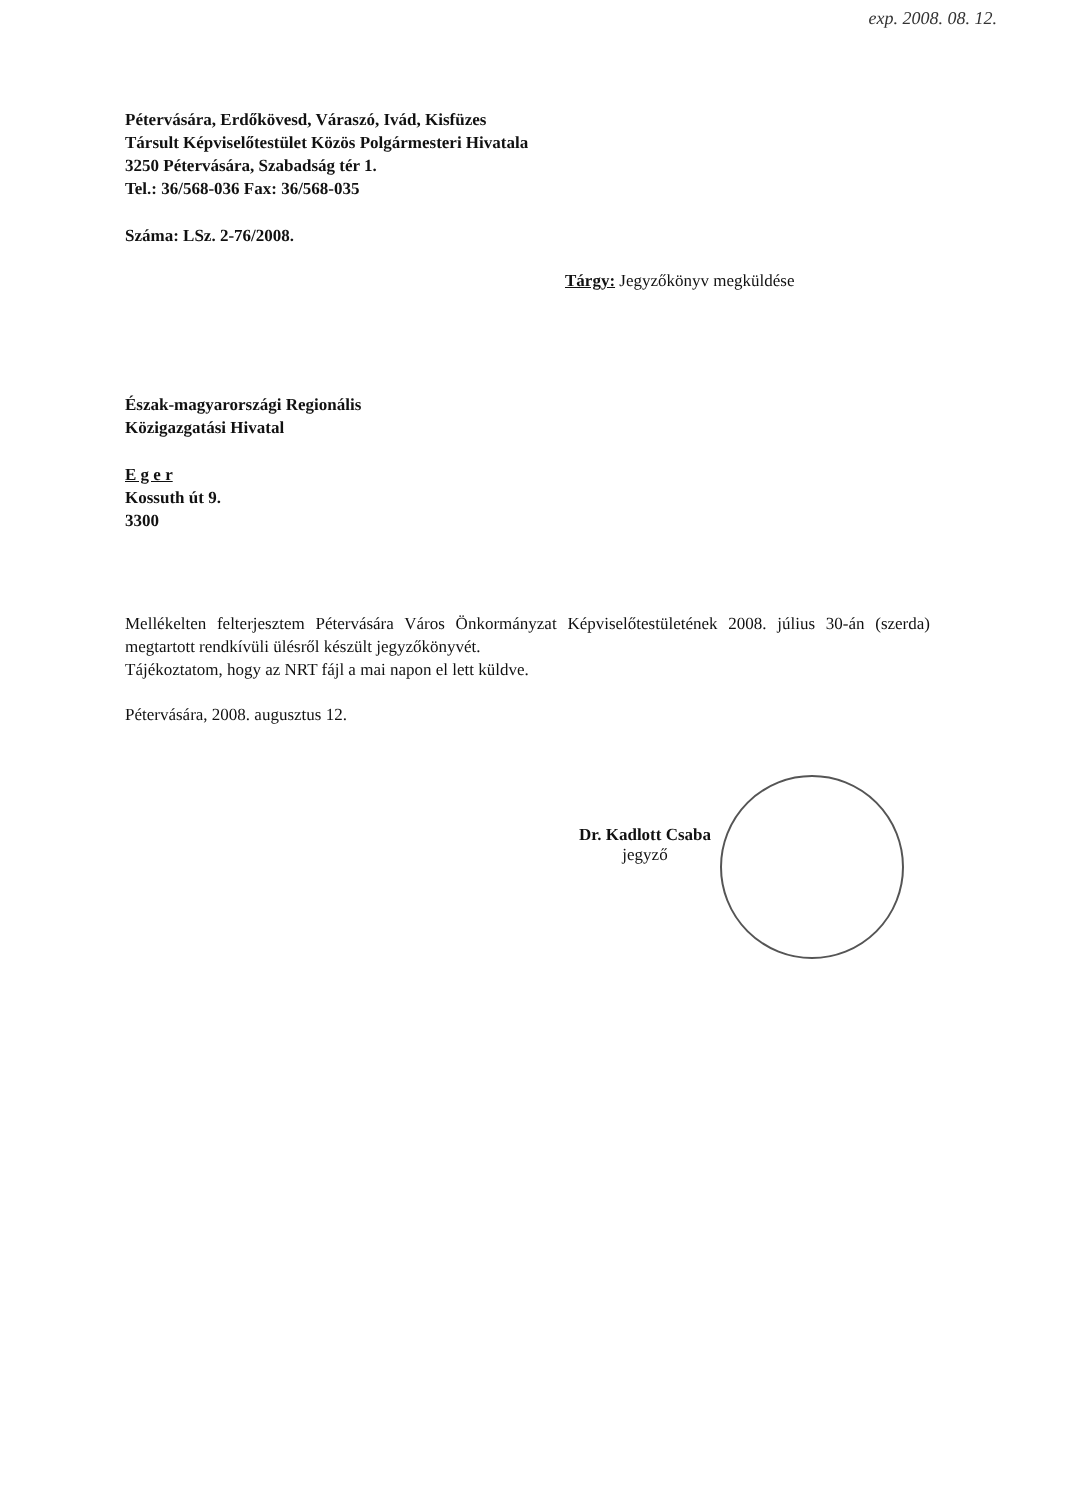exp. 2008. 08. 12.
Pétervására, Erdőkövesd, Váraszó, Ivád, Kisfüzes
Társult Képviselőtestület Közös Polgármesteri Hivatala
3250 Pétervására, Szabadság tér 1.
Tel.: 36/568-036 Fax: 36/568-035
Száma: LSz. 2-76/2008.
Tárgy: Jegyzőkönyv megküldése
Észak-magyarországi Regionális
Közigazgatási Hivatal
E g e r
Kossuth út 9.
3300
Mellékelten felterjesztem Pétervására Város Önkormányzat Képviselőtestületének 2008. július 30-án (szerda) megtartott rendkívüli ülésről készült jegyzőkönyvét.
Tájékoztatom, hogy az NRT fájl a mai napon el lett küldve.
Pétervására, 2008. augusztus 12.
Dr. Kadlott Csaba
jegyző